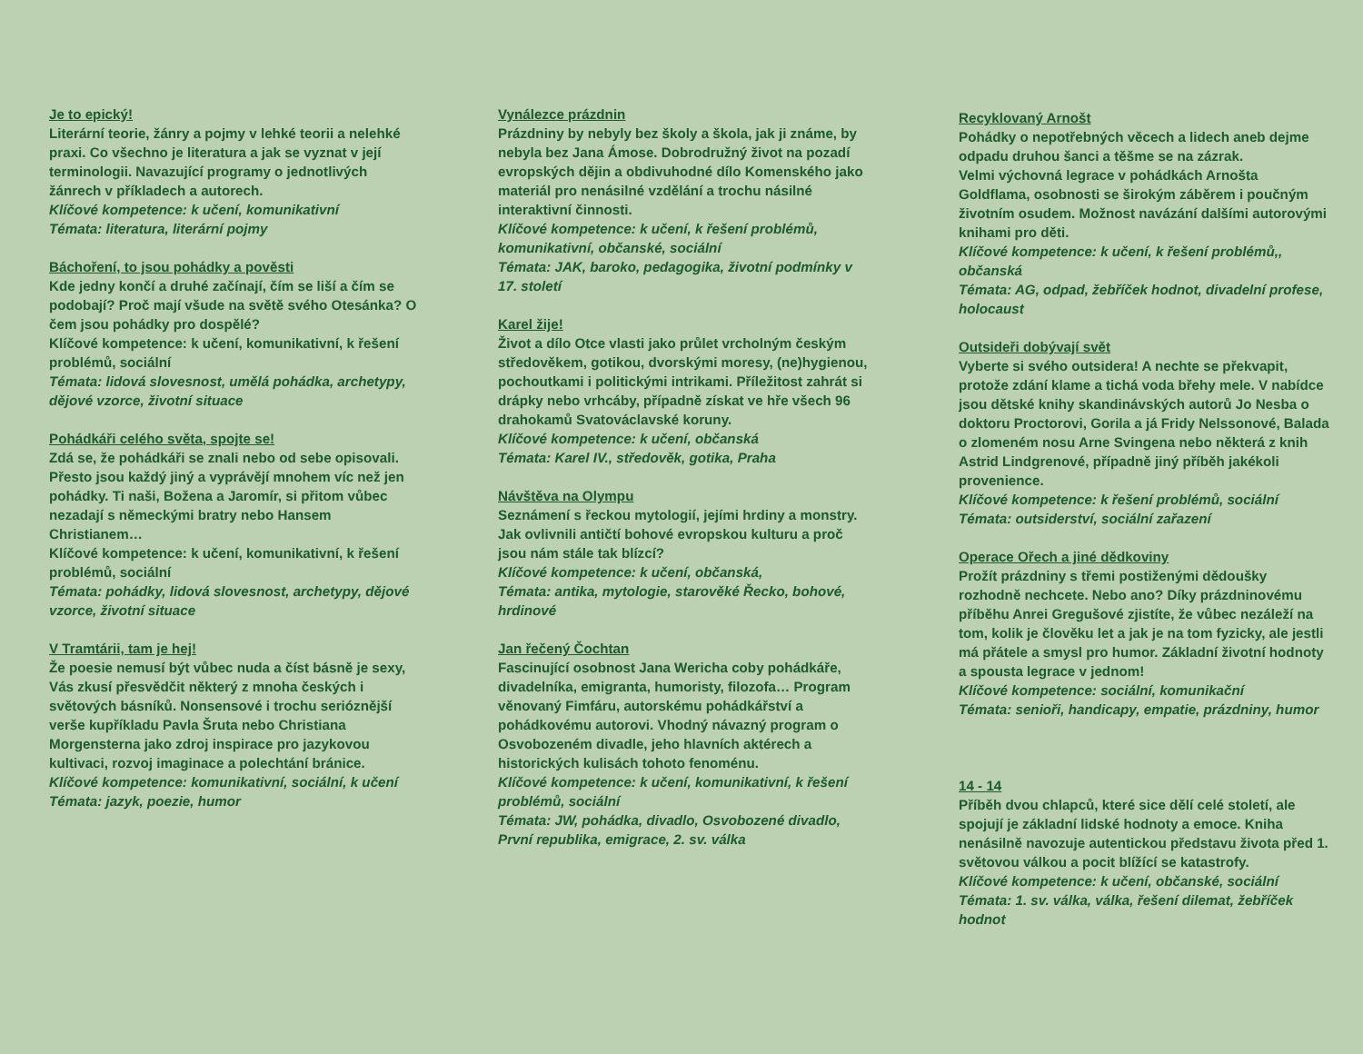Je to epický!
Literární teorie, žánry a pojmy v lehké teorii a nelehké praxi. Co všechno je literatura a jak se vyznat v její terminologii. Navazující programy o jednotlivých žánrech v příkladech a autorech.
Klíčové kompetence: k učení, komunikativní
Témata: literatura, literární pojmy
Báchoření, to jsou pohádky a pověsti
Kde jedny končí a druhé začínají, čím se liší a čím se podobají? Proč mají všude na světě svého Otesánka? O čem jsou pohádky pro dospělé?
Klíčové kompetence: k učení, komunikativní, k řešení problémů, sociální
Témata: lidová slovesnost, umělá pohádka, archetypy, dějové vzorce, životní situace
Pohádkáři celého světa, spojte se!
Zdá se, že pohádkáři se znali nebo od sebe opisovali. Přesto jsou každý jiný a vyprávějí mnohem víc než jen pohádky. Ti naši, Božena a Jaromír, si přitom vůbec nezadají s německými bratry nebo Hansem Christianem…
Klíčové kompetence: k učení, komunikativní, k řešení problémů, sociální
Témata: pohádky, lidová slovesnost, archetypy, dějové vzorce, životní situace
V Tramtárii, tam je hej!
Že poesie nemusí být vůbec nuda a číst básně je sexy, Vás zkusí přesvědčit některý z mnoha českých i světových básníků. Nonsensové i trochu serióznější verše kupříkladu Pavla Šruta nebo Christiana Morgensterna jako zdroj inspirace pro jazykovou kultivaci, rozvoj imaginace a polechtání bránice.
Klíčové kompetence: komunikativní, sociální, k učení
Témata: jazyk, poezie, humor
Vynálezce prázdnin
Prázdniny by nebyly bez školy a škola, jak ji známe, by nebyla bez Jana Ámose. Dobrodružný život na pozadí evropských dějin a obdivuhodné dílo Komenského jako materiál pro nenásilné vzdělání a trochu násilné interaktivní činnosti.
Klíčové kompetence: k učení, k řešení problémů, komunikativní, občanské, sociální
Témata: JAK, baroko, pedagogika, životní podmínky v 17. století
Karel žije!
Život a dílo Otce vlasti jako průlet vrcholným českým středověkem, gotikou, dvorskými moresy, (ne)hygienou, pochoutkami i politickými intrikami. Příležitost zahrát si drápky nebo vrhcáby, případně získat ve hře všech 96 drahokamů Svatováclavské koruny.
Klíčové kompetence: k učení, občanská
Témata: Karel IV., středověk, gotika, Praha
Návštěva na Olympu
Seznámení s řeckou mytologií, jejími hrdiny a monstry. Jak ovlivnili antičtí bohové evropskou kulturu a proč jsou nám stále tak blízcí?
Klíčové kompetence: k učení, občanská,
Témata: antika, mytologie, starověké Řecko, bohové, hrdinové
Jan řečený Čochtan
Fascinující osobnost Jana Wericha coby pohádkáře, divadelníka, emigranta, humoristy, filozofa… Program věnovaný Fimfáru, autorskému pohádkářství a pohádkovému autorovi. Vhodný návazný program o Osvobozeném divadle, jeho hlavních aktérech a historických kulisách tohoto fenoménu.
Klíčové kompetence: k učení, komunikativní, k řešení problémů, sociální
Témata: JW, pohádka, divadlo, Osvobozené divadlo, První republika, emigrace, 2. sv. válka
Recyklovaný Arnošt
Pohádky o nepotřebných věcech a lidech aneb dejme odpadu druhou šanci a těšme se na zázrak.
Velmi výchovná legrace v pohádkách Arnošta Goldflama, osobnosti se širokým záběrem i poučným životním osudem. Možnost navázání dalšími autorovými knihami pro děti.
Klíčové kompetence: k učení, k řešení problémů,, občanská
Témata: AG, odpad, žebříček hodnot, divadelní profese, holocaust
Outsideři dobývají svět
Vyberte si svého outsidera! A nechte se překvapit, protože zdání klame a tichá voda břehy mele. V nabídce jsou dětské knihy skandinávských autorů Jo Nesba o doktoru Proctorovi, Gorila a já Fridy Nelssonové, Balada o zlomeném nosu Arne Svingena nebo některá z knih Astrid Lindgrenové, případně jiný příběh jakékoli provenience.
Klíčové kompetence: k řešení problémů, sociální
Témata: outsiderství, sociální zařazení
Operace Ořech a jiné dědkoviny
Prožít prázdniny s třemi postiženými dědoušky rozhodně nechcete. Nebo ano? Díky prázdninovému příběhu Anrei Gregušové zjistíte, že vůbec nezáleží na tom, kolik je člověku let a jak je na tom fyzicky, ale jestli má přátele a smysl pro humor. Základní životní hodnoty a spousta legrace v jednom!
Klíčové kompetence: sociální, komunikační
Témata: senioři, handicapy, empatie, prázdniny, humor
14 - 14
Příběh dvou chlapců, které sice dělí celé století, ale spojují je základní lidské hodnoty a emoce. Kniha nenásilně navozuje autentickou představu života před 1. světovou válkou a pocit blížící se katastrofy.
Klíčové kompetence: k učení, občanské, sociální
Témata: 1. sv. válka, válka, řešení dilemat, žebříček hodnot